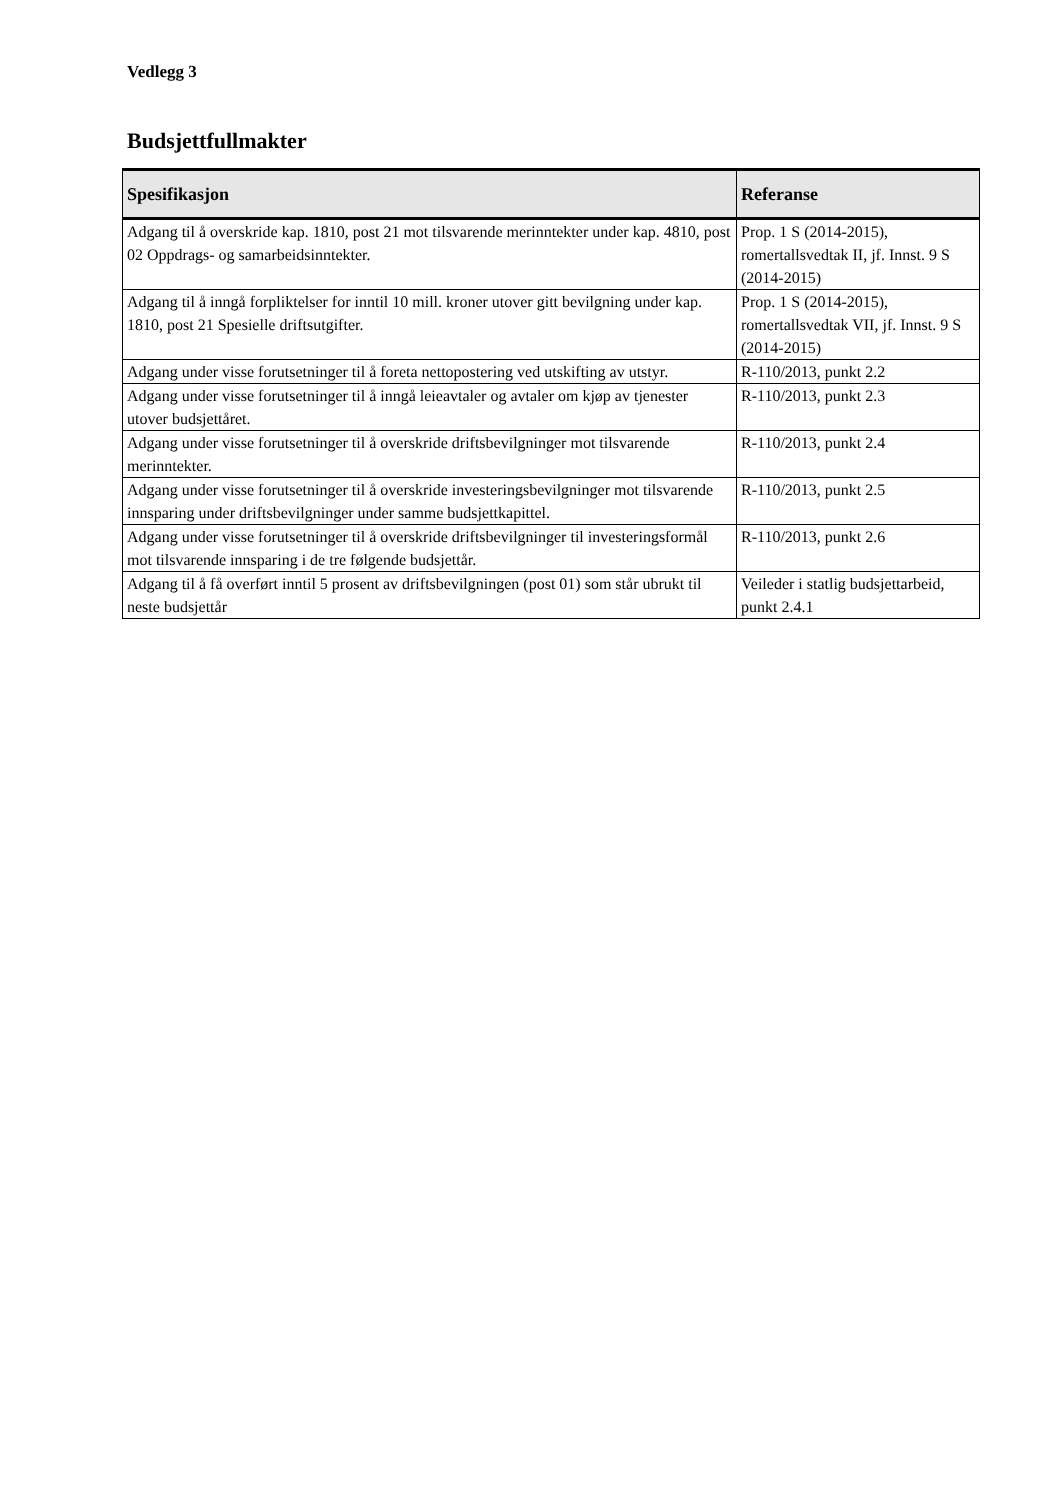Vedlegg 3
Budsjettfullmakter
| Spesifikasjon | Referanse |
| --- | --- |
| Adgang til å overskride kap. 1810, post 21 mot tilsvarende merinntekter under kap. 4810, post 02 Oppdrags- og samarbeidsinntekter. | Prop. 1 S (2014-2015), romertallsvedtak II, jf. Innst. 9 S (2014-2015) |
| Adgang til å inngå forpliktelser for inntil 10 mill. kroner utover gitt bevilgning under kap. 1810, post 21 Spesielle driftsutgifter. | Prop. 1 S (2014-2015), romertallsvedtak VII, jf. Innst. 9 S (2014-2015) |
| Adgang under visse forutsetninger til å foreta nettopostering ved utskifting av utstyr. | R-110/2013, punkt 2.2 |
| Adgang under visse forutsetninger til å inngå leieavtaler og avtaler om kjøp av tjenester utover budsjettåret. | R-110/2013, punkt 2.3 |
| Adgang under visse forutsetninger til å overskride driftsbevilgninger mot tilsvarende merinntekter. | R-110/2013, punkt 2.4 |
| Adgang under visse forutsetninger til å overskride investeringsbevilgninger mot tilsvarende innsparing under driftsbevilgninger under samme budsjettkapittel. | R-110/2013, punkt 2.5 |
| Adgang under visse forutsetninger til å overskride driftsbevilgninger til investeringsformål mot tilsvarende innsparing i de tre følgende budsjettår. | R-110/2013, punkt 2.6 |
| Adgang til å få overført inntil 5 prosent av driftsbevilgningen (post 01) som står ubrukt til neste budsjettår | Veileder i statlig budsjettarbeid, punkt 2.4.1 |